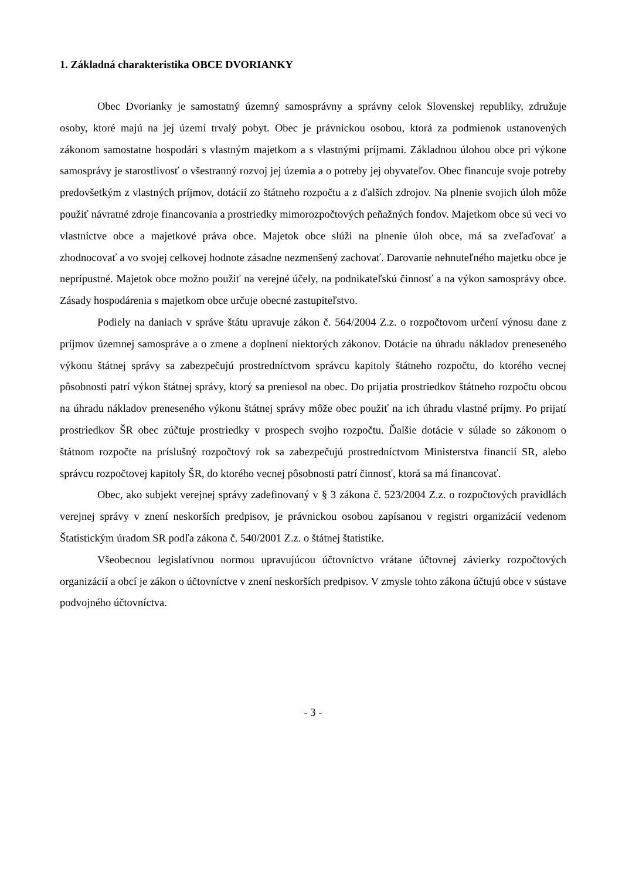1. Základná charakteristika OBCE DVORIANKY
Obec Dvorianky je samostatný územný samosprávny a správny celok Slovenskej republiky, združuje osoby, ktoré majú na jej území trvalý pobyt. Obec je právnickou osobou, ktorá za podmienok ustanovených zákonom samostatne hospodári s vlastným majetkom a s vlastnými príjmami. Základnou úlohou obce pri výkone samosprávy je starostlivosť o všestranný rozvoj jej územia a o potreby jej obyvateľov. Obec financuje svoje potreby predovšetkým z vlastných príjmov, dotácií zo štátneho rozpočtu a z ďalších zdrojov. Na plnenie svojich úloh môže použiť návratné zdroje financovania a prostriedky mimorozpočtových peňažných fondov. Majetkom obce sú veci vo vlastníctve obce a majetkové práva obce. Majetok obce slúži na plnenie úloh obce, má sa zveľaďovať a zhodnocovať a vo svojej celkovej hodnote zásadne nezmenšený zachovať. Darovanie nehnuteľného majetku obce je neprípustné. Majetok obce možno použiť na verejné účely, na podnikateľskú činnosť a na výkon samosprávy obce. Zásady hospodárenia s majetkom obce určuje obecné zastupiteľstvo.
Podiely na daniach v správe štátu upravuje zákon č. 564/2004 Z.z. o rozpočtovom určení výnosu dane z príjmov územnej samospráve a o zmene a doplnení niektorých zákonov. Dotácie na úhradu nákladov preneseného výkonu štátnej správy sa zabezpečujú prostredníctvom správcu kapitoly štátneho rozpočtu, do ktorého vecnej pôsobnosti patrí výkon štátnej správy, ktorý sa preniesol na obec. Do prijatia prostriedkov štátneho rozpočtu obcou na úhradu nákladov preneseného výkonu štátnej správy môže obec použiť na ich úhradu vlastné príjmy. Po prijatí prostriedkov ŠR obec zúčtuje prostriedky v prospech svojho rozpočtu. Ďalšie dotácie v súlade so zákonom o štátnom rozpočte na príslušný rozpočtový rok sa zabezpečujú prostredníctvom Ministerstva financií SR, alebo správcu rozpočtovej kapitoly ŠR, do ktorého vecnej pôsobnosti patrí činnosť, ktorá sa má financovať.
Obec, ako subjekt verejnej správy zadefinovaný v § 3 zákona č. 523/2004 Z.z. o rozpočtových pravidlách verejnej správy v znení neskorších predpisov, je právnickou osobou zapísanou v registri organizácií vedenom Štatistickým úradom SR podľa zákona č. 540/2001 Z.z. o štátnej štatistike.
Všeobecnou legislatívnou normou upravujúcou účtovníctvo vrátane účtovnej závierky rozpočtových organizácií a obcí je zákon o účtovníctve v znení neskorších predpisov. V zmysle tohto zákona účtujú obce v sústave podvojného účtovníctva.
- 3 -